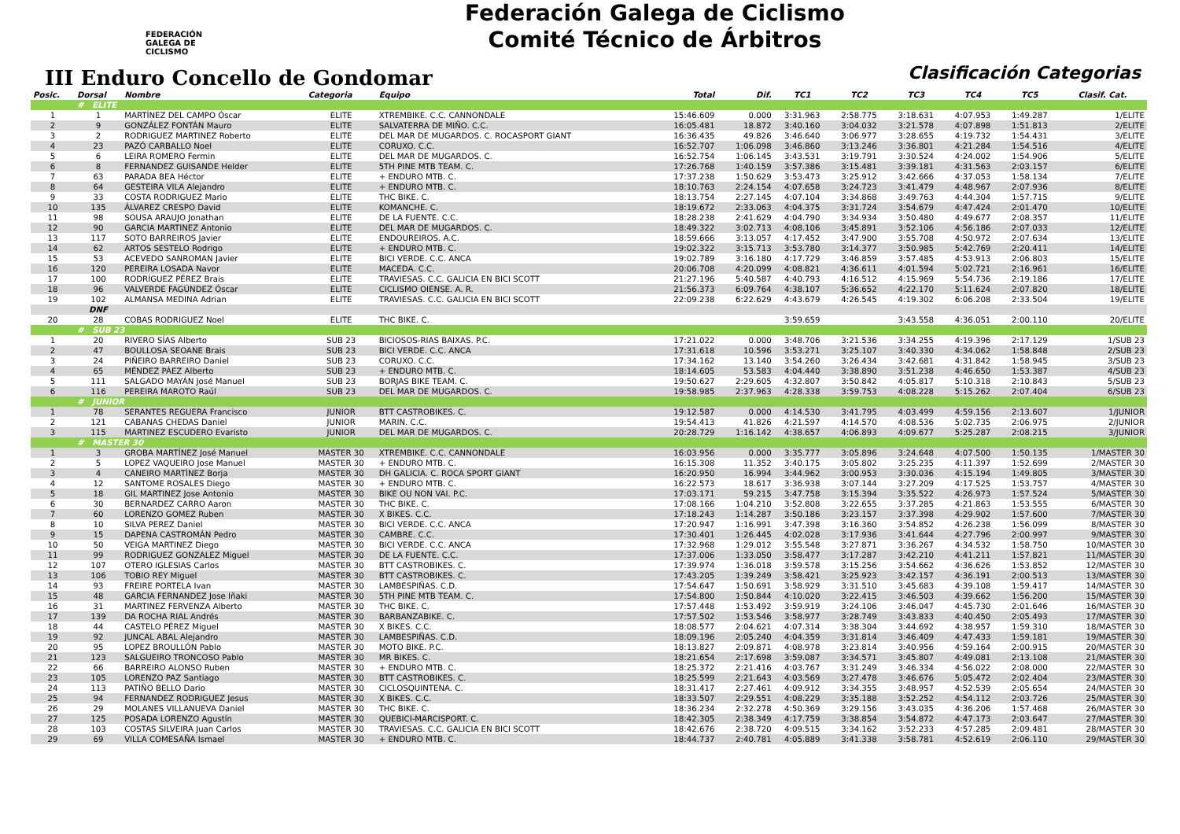FEDERACIÓN
GALEGA DE
CICLISMO
Federación Galega de Ciclismo
Comité Técnico de Árbitros
III Enduro Concello de Gondomar
Clasificación Categorias
| Posic. | Dorsal | Nombre | Categoria | Equipo | Total | Dif. | TC1 | TC2 | TC3 | TC4 | TC5 | Clasif. Cat. |
| --- | --- | --- | --- | --- | --- | --- | --- | --- | --- | --- | --- | --- |
| | # ELITE | | | | | | | | | | | |
| 1 | 1 | MARTÍNEZ DEL CAMPO Óscar | ELITE | XTREMBIKE. C.C. CANNONDALE | 15:46.609 | 0.000 | 3:31.963 | 2:58.775 | 3:18.631 | 4:07.953 | 1:49.287 | 1/ELITE |
| 2 | 9 | GONZÁLEZ FONTÁN Mauro | ELITE | SALVATERRA DE MIÑO. C.C. | 16:05.481 | 18.872 | 3:40.160 | 3:04.032 | 3:21.578 | 4:07.898 | 1:51.813 | 2/ELITE |
| 3 | 2 | RODRIGUEZ MARTINEZ Roberto | ELITE | DEL MAR DE MUGARDOS. C. ROCASPORT GIANT | 16:36.435 | 49.826 | 3:46.640 | 3:06.977 | 3:28.655 | 4:19.732 | 1:54.431 | 3/ELITE |
| 4 | 23 | PAZÓ CARBALLO Noel | ELITE | CORUXO. C.C. | 16:52.707 | 1:06.098 | 3:46.860 | 3:13.246 | 3:36.801 | 4:21.284 | 1:54.516 | 4/ELITE |
| 5 | 6 | LEIRA ROMERO Fermin | ELITE | DEL MAR DE MUGARDOS. C. | 16:52.754 | 1:06.145 | 3:43.531 | 3:19.791 | 3:30.524 | 4:24.002 | 1:54.906 | 5/ELITE |
| 6 | 8 | FERNANDEZ GUISANDE Helder | ELITE | 5TH PINE MTB TEAM. C. | 17:26.768 | 1:40.159 | 3:57.386 | 3:15.481 | 3:39.181 | 4:31.563 | 2:03.157 | 6/ELITE |
| 7 | 63 | PARADA BEA Héctor | ELITE | + ENDURO MTB. C. | 17:37.238 | 1:50.629 | 3:53.473 | 3:25.912 | 3:42.666 | 4:37.053 | 1:58.134 | 7/ELITE |
| 8 | 64 | GESTEIRA VILA Alejandro | ELITE | + ENDURO MTB. C. | 18:10.763 | 2:24.154 | 4:07.658 | 3:24.723 | 3:41.479 | 4:48.967 | 2:07.936 | 8/ELITE |
| 9 | 33 | COSTA RODRIGUEZ Mario | ELITE | THC BIKE. C. | 18:13.754 | 2:27.145 | 4:07.104 | 3:34.868 | 3:49.763 | 4:44.304 | 1:57.715 | 9/ELITE |
| 10 | 135 | ÁLVAREZ CRESPO David | ELITE | KOMANCHE. C. | 18:19.672 | 2:33.063 | 4:04.375 | 3:31.724 | 3:54.679 | 4:47.424 | 2:01.470 | 10/ELITE |
| 11 | 98 | SOUSA ARAUJO Jonathan | ELITE | DE LA FUENTE. C.C. | 18:28.238 | 2:41.629 | 4:04.790 | 3:34.934 | 3:50.480 | 4:49.677 | 2:08.357 | 11/ELITE |
| 12 | 90 | GARCIA MARTINEZ Antonio | ELITE | DEL MAR DE MUGARDOS. C. | 18:49.322 | 3:02.713 | 4:08.106 | 3:45.891 | 3:52.106 | 4:56.186 | 2:07.033 | 12/ELITE |
| 13 | 117 | SOTO BARREIROS Javier | ELITE | ENDOUREIROS. A.C. | 18:59.666 | 3:13.057 | 4:17.452 | 3:47.900 | 3:55.708 | 4:50.972 | 2:07.634 | 13/ELITE |
| 14 | 62 | ARTOS SESTELO Rodrigo | ELITE | + ENDURO MTB. C. | 19:02.322 | 3:15.713 | 3:53.780 | 3:14.377 | 3:50.985 | 5:42.769 | 2:20.411 | 14/ELITE |
| 15 | 53 | ACEVEDO SANROMAN Javier | ELITE | BICI VERDE. C.C. ANCA | 19:02.789 | 3:16.180 | 4:17.729 | 3:46.859 | 3:57.485 | 4:53.913 | 2:06.803 | 15/ELITE |
| 16 | 120 | PEREIRA LOSADA Navor | ELITE | MACEDA. C.C. | 20:06.708 | 4:20.099 | 4:08.821 | 4:36.611 | 4:01.594 | 5:02.721 | 2:16.961 | 16/ELITE |
| 17 | 100 | RODRÍGUEZ PÉREZ Brais | ELITE | TRAVIESAS. C.C. GALICIA EN BICI SCOTT | 21:27.196 | 5:40.587 | 4:40.793 | 4:16.512 | 4:15.969 | 5:54.736 | 2:19.186 | 17/ELITE |
| 18 | 96 | VALVERDE FAGÚNDEZ Óscar | ELITE | CICLISMO OIENSE. A. R. | 21:56.373 | 6:09.764 | 4:38.107 | 5:36.652 | 4:22.170 | 5:11.624 | 2:07.820 | 18/ELITE |
| 19 | 102 | ALMANSA MEDINA Adrian | ELITE | TRAVIESAS. C.C. GALICIA EN BICI SCOTT | 22:09.238 | 6:22.629 | 4:43.679 | 4:26.545 | 4:19.302 | 6:06.208 | 2:33.504 | 19/ELITE |
| | DNF | | | | | | | | | | | |
| 20 | 28 | COBAS RODRIGUEZ Noel | ELITE | THC BIKE. C. | | | 3:59.659 | | 3:43.558 | 4:36.051 | 2:00.110 | 20/ELITE |
| | # SUB 23 | | | | | | | | | | | |
| 1 | 20 | RIVERO SÍAS Alberto | SUB 23 | BICIOSOS-RIAS BAIXAS. P.C. | 17:21.022 | 0.000 | 3:48.706 | 3:21.536 | 3:34.255 | 4:19.396 | 2:17.129 | 1/SUB 23 |
| 2 | 47 | BOULLOSA SEOANE Brais | SUB 23 | BICI VERDE. C.C. ANCA | 17:31.618 | 10.596 | 3:53.271 | 3:25.107 | 3:40.330 | 4:34.062 | 1:58.848 | 2/SUB 23 |
| 3 | 24 | PIÑEIRO BARREIRO Daniel | SUB 23 | CORUXO. C.C. | 17:34.162 | 13.140 | 3:54.260 | 3:26.434 | 3:42.681 | 4:31.842 | 1:58.945 | 3/SUB 23 |
| 4 | 65 | MÉNDEZ PÁEZ Alberto | SUB 23 | + ENDURO MTB. C. | 18:14.605 | 53.583 | 4:04.440 | 3:38.890 | 3:51.238 | 4:46.650 | 1:53.387 | 4/SUB 23 |
| 5 | 111 | SALGADO MAYÁN José Manuel | SUB 23 | BORJAS BIKE TEAM. C. | 19:50.627 | 2:29.605 | 4:32.807 | 3:50.842 | 4:05.817 | 5:10.318 | 2:10.843 | 5/SUB 23 |
| 6 | 116 | PEREIRA MAROTO Raúl | SUB 23 | DEL MAR DE MUGARDOS. C. | 19:58.985 | 2:37.963 | 4:28.338 | 3:59.753 | 4:08.228 | 5:15.262 | 2:07.404 | 6/SUB 23 |
| | # JUNIOR | | | | | | | | | | | |
| 1 | 78 | SERANTES REGUERA Francisco | JUNIOR | BTT CASTROBIKES. C. | 19:12.587 | 0.000 | 4:14.530 | 3:41.795 | 4:03.499 | 4:59.156 | 2:13.607 | 1/JUNIOR |
| 2 | 121 | CABANAS CHEDAS Daniel | JUNIOR | MARIN. C.C. | 19:54.413 | 41.826 | 4:21.597 | 4:14.570 | 4:08.536 | 5:02.735 | 2:06.975 | 2/JUNIOR |
| 3 | 115 | MARTINEZ ESCUDERO Evaristo | JUNIOR | DEL MAR DE MUGARDOS. C. | 20:28.729 | 1:16.142 | 4:38.657 | 4:06.893 | 4:09.677 | 5:25.287 | 2:08.215 | 3/JUNIOR |
| | # MASTER 30 | | | | | | | | | | | |
| 1 | 3 | GROBA MARTÍNEZ José Manuel | MASTER 30 | XTREMBIKE. C.C. CANNONDALE | 16:03.956 | 0.000 | 3:35.777 | 3:05.896 | 3:24.648 | 4:07.500 | 1:50.135 | 1/MASTER 30 |
| 2 | 5 | LOPEZ VAQUEIRO Jose Manuel | MASTER 30 | + ENDURO MTB. C. | 16:15.308 | 11.352 | 3:40.175 | 3:05.802 | 3:25.235 | 4:11.397 | 1:52.699 | 2/MASTER 30 |
| 3 | 4 | CANEIRO MARTÍNEZ Borja | MASTER 30 | DH GALICIA. C. ROCA SPORT GIANT | 16:20.950 | 16.994 | 3:44.962 | 3:00.953 | 3:30.036 | 4:15.194 | 1:49.805 | 3/MASTER 30 |
| 4 | 12 | SANTOME ROSALES Diego | MASTER 30 | + ENDURO MTB. C. | 16:22.573 | 18.617 | 3:36.938 | 3:07.144 | 3:27.209 | 4:17.525 | 1:53.757 | 4/MASTER 30 |
| 5 | 18 | GIL MARTINEZ Jose Antonio | MASTER 30 | BIKE OU NON VAI. P.C. | 17:03.171 | 59.215 | 3:47.758 | 3:15.394 | 3:35.522 | 4:26.973 | 1:57.524 | 5/MASTER 30 |
| 6 | 30 | BERNARDEZ CARRO Aaron | MASTER 30 | THC BIKE. C. | 17:08.166 | 1:04.210 | 3:52.808 | 3:22.655 | 3:37.285 | 4:21.863 | 1:53.555 | 6/MASTER 30 |
| 7 | 60 | LORENZO GOMEZ Ruben | MASTER 30 | X BIKES. C.C. | 17:18.243 | 1:14.287 | 3:50.186 | 3:23.157 | 3:37.398 | 4:29.902 | 1:57.600 | 7/MASTER 30 |
| 8 | 10 | SILVA PEREZ Daniel | MASTER 30 | BICI VERDE. C.C. ANCA | 17:20.947 | 1:16.991 | 3:47.398 | 3:16.360 | 3:54.852 | 4:26.238 | 1:56.099 | 8/MASTER 30 |
| 9 | 15 | DAPENA CASTROMÁN Pedro | MASTER 30 | CAMBRE. C.C. | 17:30.401 | 1:26.445 | 4:02.028 | 3:17.936 | 3:41.644 | 4:27.796 | 2:00.997 | 9/MASTER 30 |
| 10 | 50 | VEIGA MARTINEZ Diego | MASTER 30 | BICI VERDE. C.C. ANCA | 17:32.968 | 1:29.012 | 3:55.548 | 3:27.871 | 3:36.267 | 4:34.532 | 1:58.750 | 10/MASTER 30 |
| 11 | 99 | RODRIGUEZ GONZALEZ Miguel | MASTER 30 | DE LA FUENTE. C.C. | 17:37.006 | 1:33.050 | 3:58.477 | 3:17.287 | 3:42.210 | 4:41.211 | 1:57.821 | 11/MASTER 30 |
| 12 | 107 | OTERO IGLESIAS Carlos | MASTER 30 | BTT CASTROBIKES. C. | 17:39.974 | 1:36.018 | 3:59.578 | 3:15.256 | 3:54.662 | 4:36.626 | 1:53.852 | 12/MASTER 30 |
| 13 | 106 | TOBIO REY Miguel | MASTER 30 | BTT CASTROBIKES. C. | 17:43.205 | 1:39.249 | 3:58.421 | 3:25.923 | 3:42.157 | 4:36.191 | 2:00.513 | 13/MASTER 30 |
| 14 | 93 | FREIRE PORTELA Ivan | MASTER 30 | LAMBESPIÑAS. C.D. | 17:54.647 | 1:50.691 | 3:58.929 | 3:31.510 | 3:45.683 | 4:39.108 | 1:59.417 | 14/MASTER 30 |
| 15 | 48 | GARCIA FERNANDEZ Jose Iñaki | MASTER 30 | 5TH PINE MTB TEAM. C. | 17:54.800 | 1:50.844 | 4:10.020 | 3:22.415 | 3:46.503 | 4:39.662 | 1:56.200 | 15/MASTER 30 |
| 16 | 31 | MARTINEZ FERVENZA Alberto | MASTER 30 | THC BIKE. C. | 17:57.448 | 1:53.492 | 3:59.919 | 3:24.106 | 3:46.047 | 4:45.730 | 2:01.646 | 16/MASTER 30 |
| 17 | 139 | DA ROCHA RIAL Andrés | MASTER 30 | BARBANZABIKE. C. | 17:57.502 | 1:53.546 | 3:58.977 | 3:28.749 | 3:43.833 | 4:40.450 | 2:05.493 | 17/MASTER 30 |
| 18 | 44 | CASTELO PÉREZ Miguel | MASTER 30 | X BIKES. C.C. | 18:08.577 | 2:04.621 | 4:07.314 | 3:38.304 | 3:44.692 | 4:38.957 | 1:59.310 | 18/MASTER 30 |
| 19 | 92 | JUNCAL ABAL Alejandro | MASTER 30 | LAMBESPIÑAS. C.D. | 18:09.196 | 2:05.240 | 4:04.359 | 3:31.814 | 3:46.409 | 4:47.433 | 1:59.181 | 19/MASTER 30 |
| 20 | 95 | LOPEZ BROULLÓN Pablo | MASTER 30 | MOTO BIKE. P.C. | 18:13.827 | 2:09.871 | 4:08.978 | 3:23.814 | 3:40.956 | 4:59.164 | 2:00.915 | 20/MASTER 30 |
| 21 | 123 | SALGUEIRO TRONCOSO Pablo | MASTER 30 | MR BIKES. C. | 18:21.654 | 2:17.698 | 3:59.087 | 3:34.571 | 3:45.807 | 4:49.081 | 2:13.108 | 21/MASTER 30 |
| 22 | 66 | BARREIRO ALONSO Ruben | MASTER 30 | + ENDURO MTB. C. | 18:25.372 | 2:21.416 | 4:03.767 | 3:31.249 | 3:46.334 | 4:56.022 | 2:08.000 | 22/MASTER 30 |
| 23 | 105 | LORENZO PAZ Santiago | MASTER 30 | BTT CASTROBIKES. C. | 18:25.599 | 2:21.643 | 4:03.569 | 3:27.478 | 3:46.676 | 5:05.472 | 2:02.404 | 23/MASTER 30 |
| 24 | 113 | PATIÑO BELLO Dario | MASTER 30 | CICLOSQUINTENA. C. | 18:31.417 | 2:27.461 | 4:09.912 | 3:34.355 | 3:48.957 | 4:52.539 | 2:05.654 | 24/MASTER 30 |
| 25 | 94 | FERNANDEZ RODRIGUEZ Jesus | MASTER 30 | X BIKES. C.C. | 18:33.507 | 2:29.551 | 4:08.229 | 3:35.188 | 3:52.252 | 4:54.112 | 2:03.726 | 25/MASTER 30 |
| 26 | 29 | MOLANES VILLANUEVA Daniel | MASTER 30 | THC BIKE. C. | 18:36.234 | 2:32.278 | 4:50.369 | 3:29.156 | 3:43.035 | 4:36.206 | 1:57.468 | 26/MASTER 30 |
| 27 | 125 | POSADA LORENZO Agustín | MASTER 30 | QUEBICI-MARCISPORT. C. | 18:42.305 | 2:38.349 | 4:17.759 | 3:38.854 | 3:54.872 | 4:47.173 | 2:03.647 | 27/MASTER 30 |
| 28 | 103 | COSTAS SILVEIRA Juan Carlos | MASTER 30 | TRAVIESAS. C.C. GALICIA EN BICI SCOTT | 18:42.676 | 2:38.720 | 4:09.515 | 3:34.162 | 3:52.233 | 4:57.285 | 2:09.481 | 28/MASTER 30 |
| 29 | 69 | VILLA COMESAÑA Ismael | MASTER 30 | + ENDURO MTB. C. | 18:44.737 | 2:40.781 | 4:05.889 | 3:41.338 | 3:58.781 | 4:52.619 | 2:06.110 | 29/MASTER 30 |